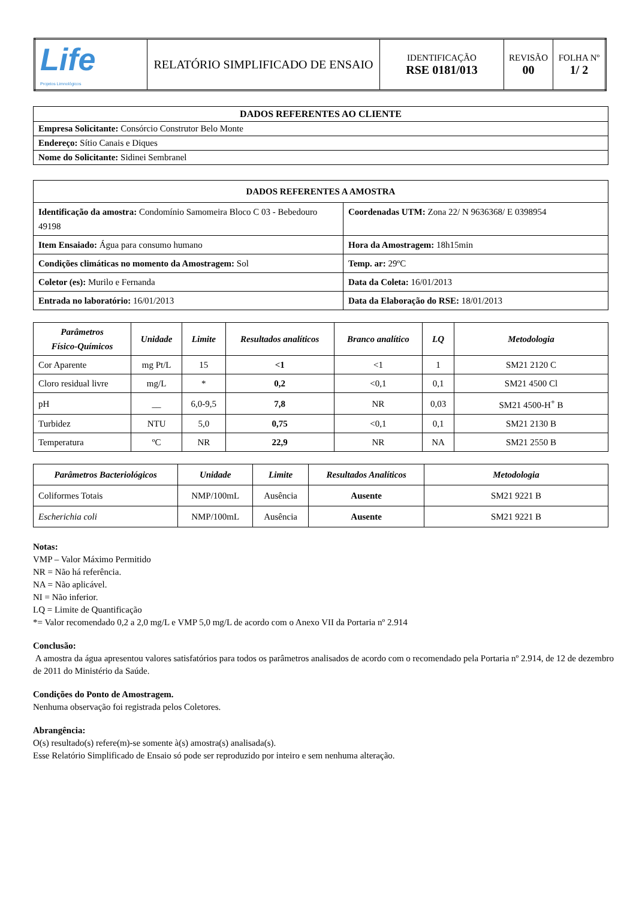| Life Projetos Limnológicos | RELATÓRIO SIMPLIFICADO DE ENSAIO | IDENTIFICAÇÃO RSE 0181/013 | REVISÃO 00 | FOLHA Nº 1/ 2 |
| DADOS REFERENTES AO CLIENTE |
| Empresa Solicitante: Consórcio Construtor Belo Monte |
| Endereço: Sítio Canais e Diques |
| Nome do Solicitante: Sidinei Sembranel |
| DADOS REFERENTES A AMOSTRA | |
| Identificação da amostra: Condomínio Samomeira Bloco C 03 - Bebedouro 49198 | Coordenadas UTM: Zona 22/ N 9636368/ E 0398954 |
| Item Ensaiado: Água para consumo humano | Hora da Amostragem: 18h15min |
| Condições climáticas no momento da Amostragem: Sol | Temp. ar: 29ºC |
| Coletor (es): Murilo e Fernanda | Data da Coleta: 16/01/2013 |
| Entrada no laboratório: 16/01/2013 | Data da Elaboração do RSE: 18/01/2013 |
| Parâmetros Físico-Químicos | Unidade | Limite | Resultados analíticos | Branco analítico | LQ | Metodologia |
| --- | --- | --- | --- | --- | --- | --- |
| Cor Aparente | mg Pt/L | 15 | <1 | <1 | 1 | SM21 2120 C |
| Cloro residual livre | mg/L | * | 0,2 | <0,1 | 0,1 | SM21 4500 Cl |
| pH | __ | 6,0-9,5 | 7,8 | NR | 0,03 | SM21 4500-H<sup>+</sup> B |
| Turbidez | NTU | 5,0 | 0,75 | <0,1 | 0,1 | SM21 2130 B |
| Temperatura | ºC | NR | 22,9 | NR | NA | SM21 2550 B |
| Parâmetros Bacteriológicos | Unidade | Limite | Resultados Analíticos | Metodologia |
| --- | --- | --- | --- | --- |
| Coliformes Totais | NMP/100mL | Ausência | Ausente | SM21 9221 B |
| Escherichia coli | NMP/100mL | Ausência | Ausente | SM21 9221 B |
Notas:
VMP – Valor Máximo Permitido
NR = Não há referência.
NA = Não aplicável.
NI = Não inferior.
LQ = Limite de Quantificação
*= Valor recomendado 0,2 a 2,0 mg/L e VMP 5,0 mg/L de acordo com o Anexo VII da Portaria nº 2.914
Conclusão:
A amostra da água apresentou valores satisfatórios para todos os parâmetros analisados de acordo com o recomendado pela Portaria nº 2.914, de 12 de dezembro de 2011 do Ministério da Saúde.
Condições do Ponto de Amostragem.
Nenhuma observação foi registrada pelos Coletores.
Abrangência:
O(s) resultado(s) refere(m)-se somente à(s) amostra(s) analisada(s).
Esse Relatório Simplificado de Ensaio só pode ser reproduzido por inteiro e sem nenhuma alteração.